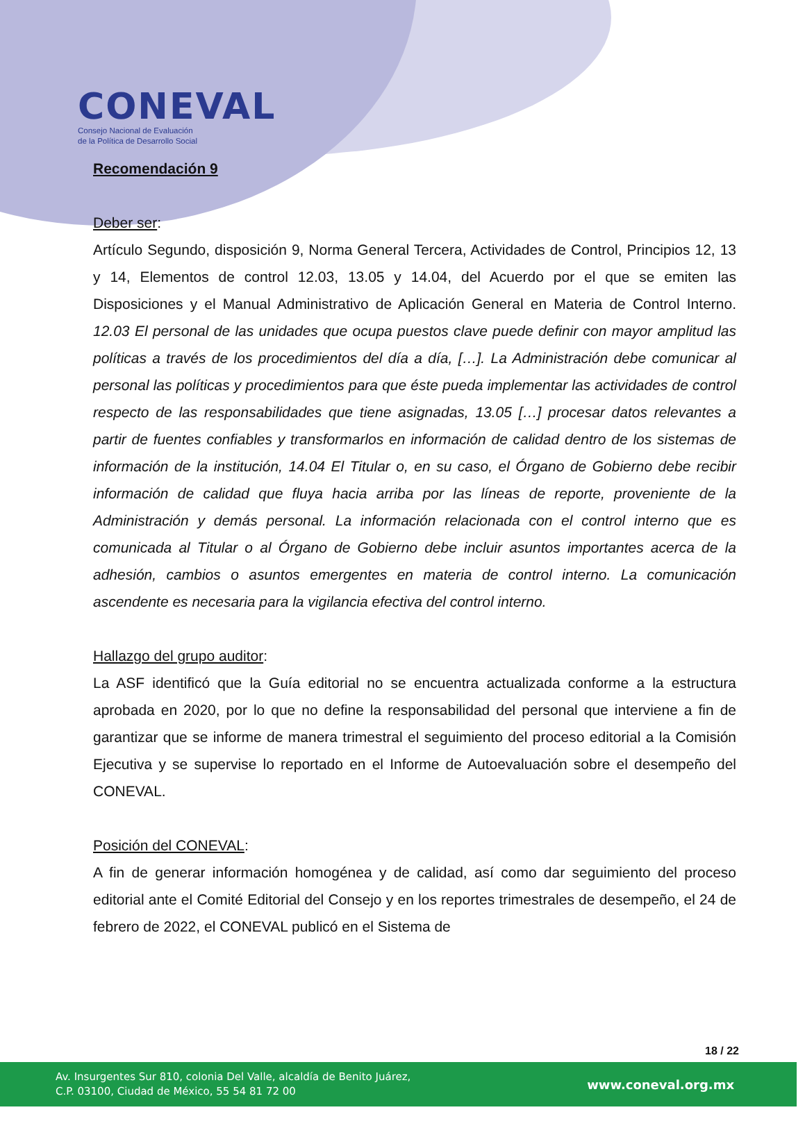CONEVAL
Consejo Nacional de Evaluación
de la Política de Desarrollo Social
Recomendación 9
Deber ser:
Artículo Segundo, disposición 9, Norma General Tercera, Actividades de Control, Principios 12, 13 y 14, Elementos de control 12.03, 13.05 y 14.04, del Acuerdo por el que se emiten las Disposiciones y el Manual Administrativo de Aplicación General en Materia de Control Interno. 12.03 El personal de las unidades que ocupa puestos clave puede definir con mayor amplitud las políticas a través de los procedimientos del día a día, […]. La Administración debe comunicar al personal las políticas y procedimientos para que éste pueda implementar las actividades de control respecto de las responsabilidades que tiene asignadas, 13.05 […] procesar datos relevantes a partir de fuentes confiables y transformarlos en información de calidad dentro de los sistemas de información de la institución, 14.04 El Titular o, en su caso, el Órgano de Gobierno debe recibir información de calidad que fluya hacia arriba por las líneas de reporte, proveniente de la Administración y demás personal. La información relacionada con el control interno que es comunicada al Titular o al Órgano de Gobierno debe incluir asuntos importantes acerca de la adhesión, cambios o asuntos emergentes en materia de control interno. La comunicación ascendente es necesaria para la vigilancia efectiva del control interno.
Hallazgo del grupo auditor:
La ASF identificó que la Guía editorial no se encuentra actualizada conforme a la estructura aprobada en 2020, por lo que no define la responsabilidad del personal que interviene a fin de garantizar que se informe de manera trimestral el seguimiento del proceso editorial a la Comisión Ejecutiva y se supervise lo reportado en el Informe de Autoevaluación sobre el desempeño del CONEVAL.
Posición del CONEVAL:
A fin de generar información homogénea y de calidad, así como dar seguimiento del proceso editorial ante el Comité Editorial del Consejo y en los reportes trimestrales de desempeño, el 24 de febrero de 2022, el CONEVAL publicó en el Sistema de
18 / 22
Av. Insurgentes Sur 810, colonia Del Valle, alcaldía de Benito Juárez,
C.P. 03100, Ciudad de México, 55 54 81 72 00
www.coneval.org.mx